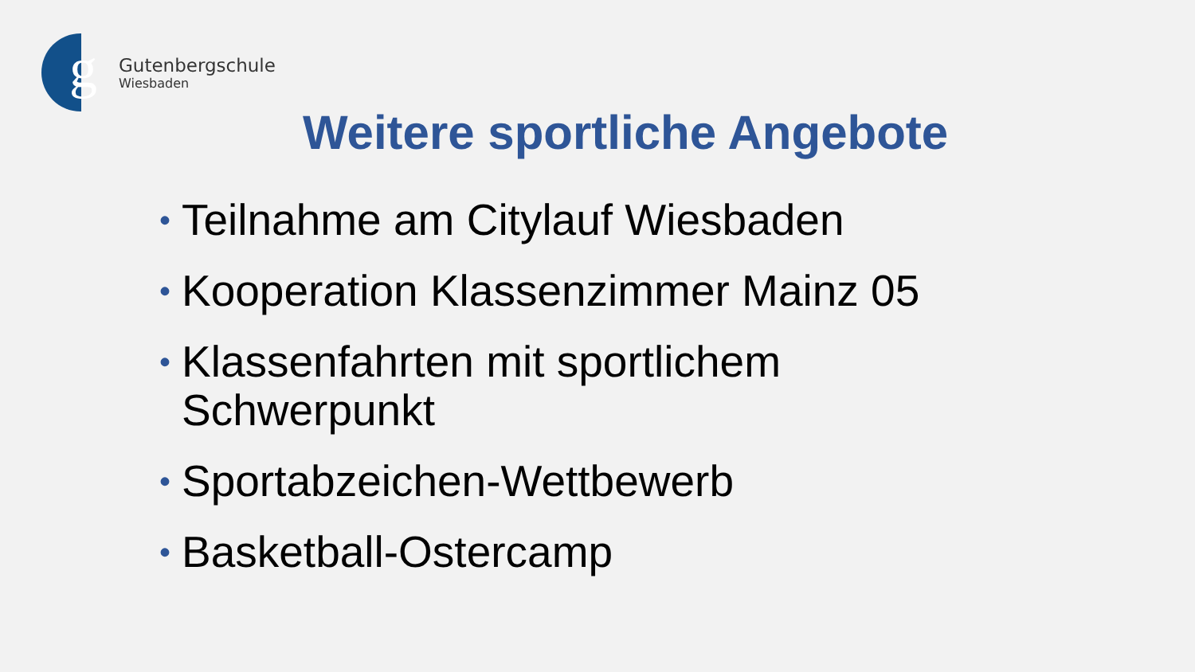g
Gutenbergschule
Wiesbaden
Weitere sportliche Angebote
• Teilnahme am Citylauf Wiesbaden
• Kooperation Klassenzimmer Mainz 05
• Klassenfahrten mit sportlichem
Schwerpunkt
• Sportabzeichen-Wettbewerb
• Basketball-Ostercamp